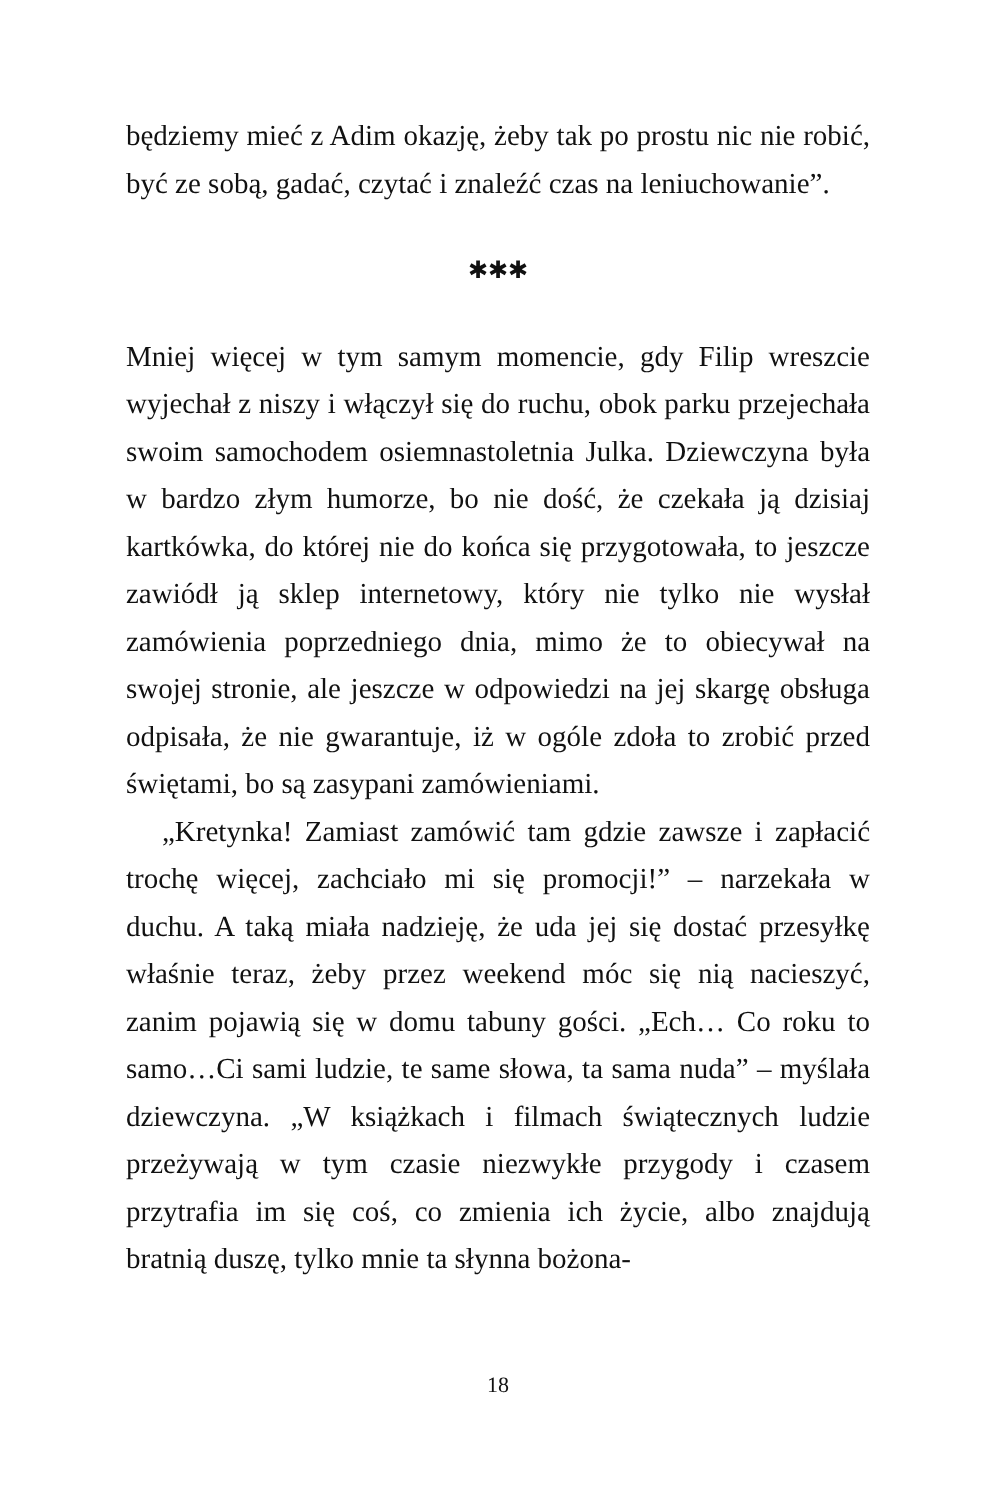będziemy mieć z Adim okazję, żeby tak po prostu nic nie robić, być ze sobą, gadać, czytać i znaleźć czas na leniuchowanie”.
✱✱✱
Mniej więcej w tym samym momencie, gdy Filip wreszcie wyjechał z niszy i włączył się do ruchu, obok parku przejechała swoim samochodem osiemnastoletnia Julka. Dziewczyna była w bardzo złym humorze, bo nie dość, że czekała ją dzisiaj kartkówka, do której nie do końca się przygotowała, to jeszcze zawiódł ją sklep internetowy, który nie tylko nie wysłał zamówienia poprzedniego dnia, mimo że to obiecywał na swojej stronie, ale jeszcze w odpowiedzi na jej skargę obsługa odpisała, że nie gwarantuje, iż w ogóle zdoła to zrobić przed świętami, bo są zasypani zamówieniami.
„Kretynka! Zamiast zamówić tam gdzie zawsze i zapłacić trochę więcej, zachciało mi się promocji!” – narzekała w duchu. A taką miała nadzieję, że uda jej się dostać przesyłkę właśnie teraz, żeby przez weekend móc się nią nacieszyć, zanim pojawią się w domu tabuny gości. „Ech… Co roku to samo…Ci sami ludzie, te same słowa, ta sama nuda” – myślała dziewczyna. „W książkach i filmach świątecznych ludzie przeżywają w tym czasie niezwykłe przygody i czasem przytrafia im się coś, co zmienia ich życie, albo znajdują bratnią duszę, tylko mnie ta słynna bożona-
18